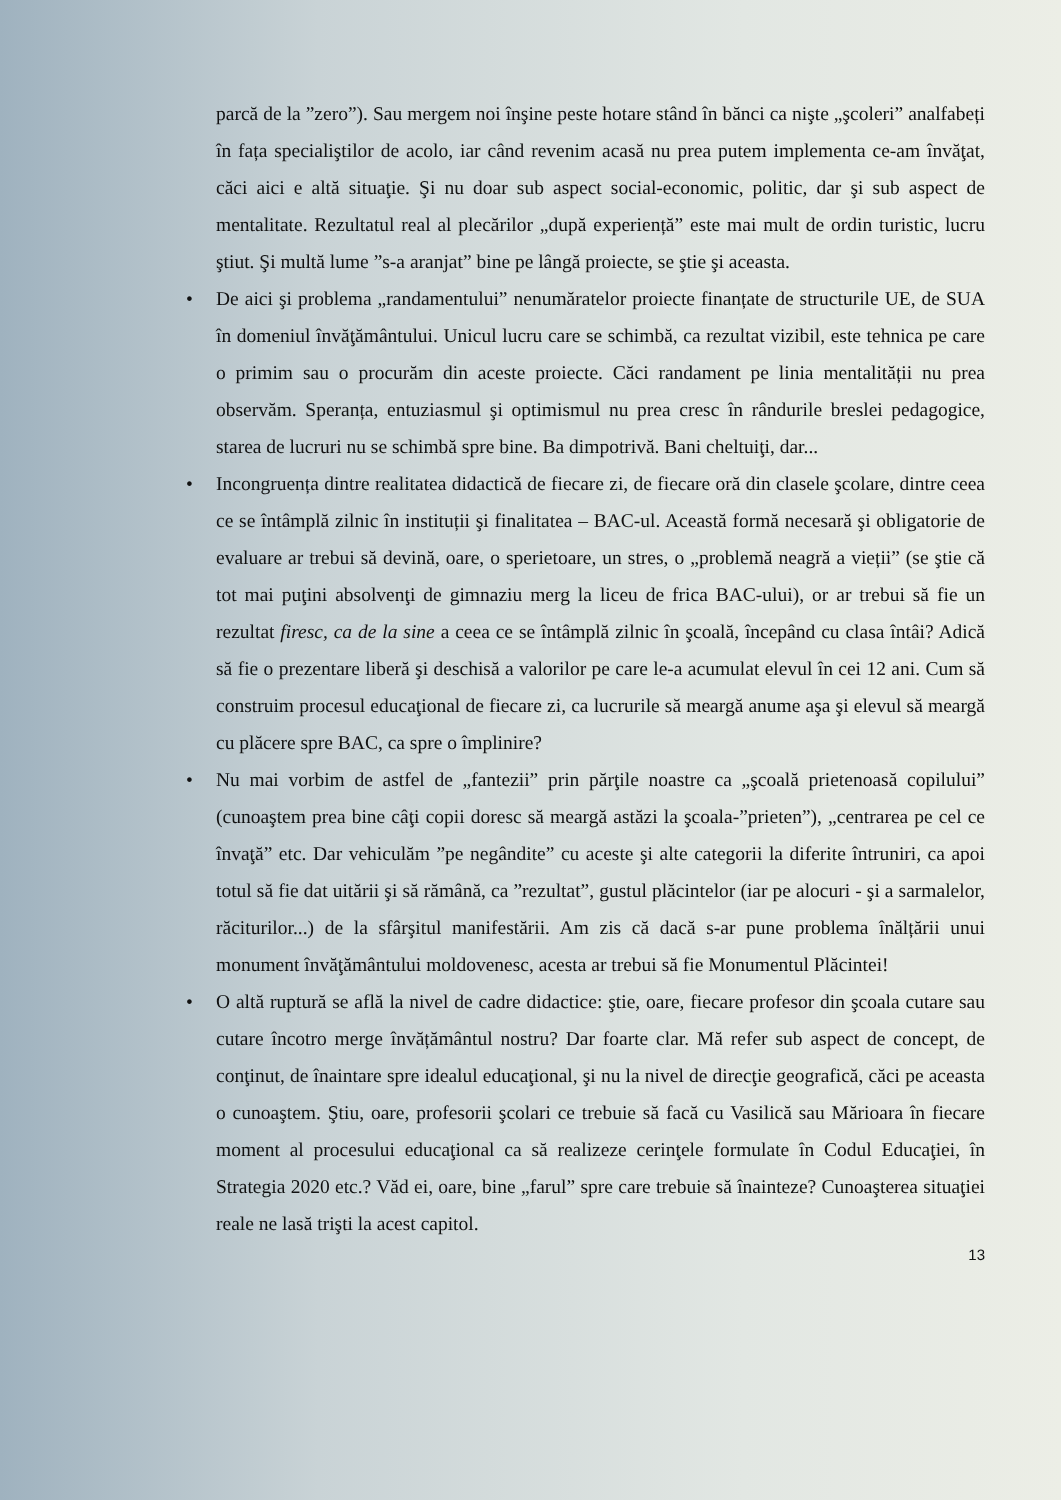parcă de la ”zero”). Sau mergem noi înşine peste hotare stând în bănci ca nişte „şcoleri” analfabeți în fața specialiştilor de acolo, iar când revenim acasă nu prea putem implementa ce-am învăţat, căci aici e altă situaţie. Şi nu doar sub aspect social-economic, politic, dar şi sub aspect de mentalitate. Rezultatul real al plecărilor „după experiență” este mai mult de ordin turistic, lucru ştiut. Şi multă lume ”s-a aranjat” bine pe lângă proiecte, se ştie şi aceasta.
• De aici şi problema „randamentului” nenumăratelor proiecte finanțate de structurile UE, de SUA în domeniul învăţământului. Unicul lucru care se schimbă, ca rezultat vizibil, este tehnica pe care o primim sau o procurăm din aceste proiecte. Căci randament pe linia mentalității nu prea observăm. Speranța, entuziasmul şi optimismul nu prea cresc în rândurile breslei pedagogice, starea de lucruri nu se schimbă spre bine. Ba dimpotrivă. Bani cheltuiţi, dar...
• Incongruența dintre realitatea didactică de fiecare zi, de fiecare oră din clasele şcolare, dintre ceea ce se întâmplă zilnic în instituții şi finalitatea – BAC-ul. Această formă necesară şi obligatorie de evaluare ar trebui să devină, oare, o sperietoare, un stres, o „problemă neagră a vieții” (se ştie că tot mai puţini absolvenţi de gimnaziu merg la liceu de frica BAC-ului), or ar trebui să fie un rezultat firesc, ca de la sine a ceea ce se întâmplă zilnic în şcoală, începând cu clasa întâi? Adică să fie o prezentare liberă şi deschisă a valorilor pe care le-a acumulat elevul în cei 12 ani. Cum să construim procesul educaţional de fiecare zi, ca lucrurile să meargă anume aşa şi elevul să meargă cu plăcere spre BAC, ca spre o împlinire?
• Nu mai vorbim de astfel de „fantezii” prin părţile noastre ca „şcoală prietenoasă copilului” (cunoaştem prea bine câţi copii doresc să meargă astăzi la şcoala-”prieten”), „centrarea pe cel ce învaţă” etc. Dar vehiculăm ”pe negândite” cu aceste şi alte categorii la diferite întruniri, ca apoi totul să fie dat uitării şi să rămână, ca ”rezultat”, gustul plăcintelor (iar pe alocuri - şi a sarmalelor, răciturilor...) de la sfârşitul manifestării. Am zis că dacă s-ar pune problema înălțării unui monument învăţământului moldovenesc, acesta ar trebui să fie Monumentul Plăcintei!
• O altă ruptură se află la nivel de cadre didactice: ştie, oare, fiecare profesor din şcoala cutare sau cutare încotro merge învățământul nostru? Dar foarte clar. Mă refer sub aspect de concept, de conţinut, de înaintare spre idealul educaţional, şi nu la nivel de direcţie geografică, căci pe aceasta o cunoaştem. Ştiu, oare, profesorii şcolari ce trebuie să facă cu Vasilică sau Mărioara în fiecare moment al procesului educaţional ca să realizeze cerinţele formulate în Codul Educaţiei, în Strategia 2020 etc.? Văd ei, oare, bine „farul” spre care trebuie să înainteze? Cunoaşterea situaţiei reale ne lasă trişti la acest capitol.
13